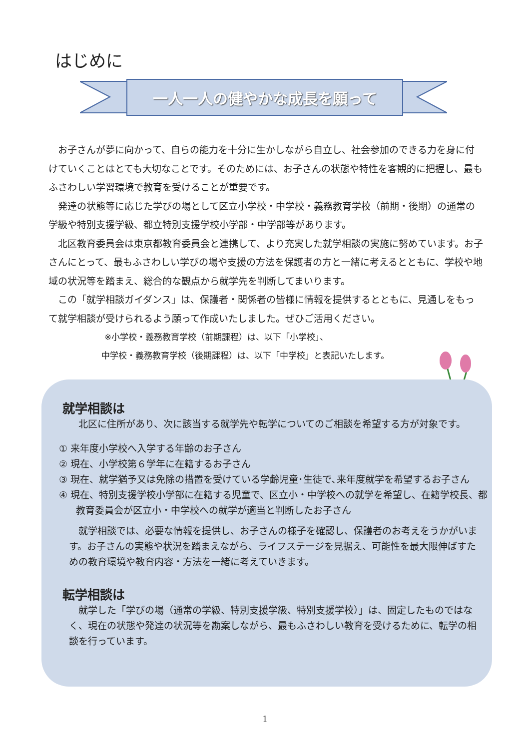はじめに
一人一人の健やかな成長を願って
お子さんが夢に向かって、自らの能力を十分に生かしながら自立し、社会参加のできる力を身に付けていくことはとても大切なことです。そのためには、お子さんの状態や特性を客観的に把握し、最もふさわしい学習環境で教育を受けることが重要です。
発達の状態等に応じた学びの場として区立小学校・中学校・義務教育学校（前期・後期）の通常の学級や特別支援学級、都立特別支援学校小学部・中学部等があります。
北区教育委員会は東京都教育委員会と連携して、より充実した就学相談の実施に努めています。お子さんにとって、最もふさわしい学びの場や支援の方法を保護者の方と一緒に考えるとともに、学校や地域の状況等を踏まえ、総合的な観点から就学先を判断してまいります。
この「就学相談ガイダンス」は、保護者・関係者の皆様に情報を提供するとともに、見通しをもって就学相談が受けられるよう願って作成いたしました。ぜひご活用ください。
※小学校・義務教育学校（前期課程）は、以下「小学校」、
中学校・義務教育学校（後期課程）は、以下「中学校」と表記いたします。
就学相談は
　北区に住所があり、次に該当する就学先や転学についてのご相談を希望する方が対象です。
① 来年度小学校へ入学する年齢のお子さん
② 現在、小学校第６学年に在籍するお子さん
③ 現在、就学猶予又は免除の措置を受けている学齢児童･生徒で､来年度就学を希望するお子さん
④ 現在、特別支援学校小学部に在籍する児童で、区立小・中学校への就学を希望し、在籍学校長、都教育委員会が区立小・中学校への就学が適当と判断したお子さん
　就学相談では、必要な情報を提供し、お子さんの様子を確認し、保護者のお考えをうかがいます。お子さんの実態や状況を踏まえながら、ライフステージを見据え、可能性を最大限伸ばすための教育環境や教育内容・方法を一緒に考えていきます。
転学相談は
　就学した「学びの場（通常の学級、特別支援学級、特別支援学校）」は、固定したものではなく、現在の状態や発達の状況等を勘案しながら、最もふさわしい教育を受けるために、転学の相談を行っています。
1